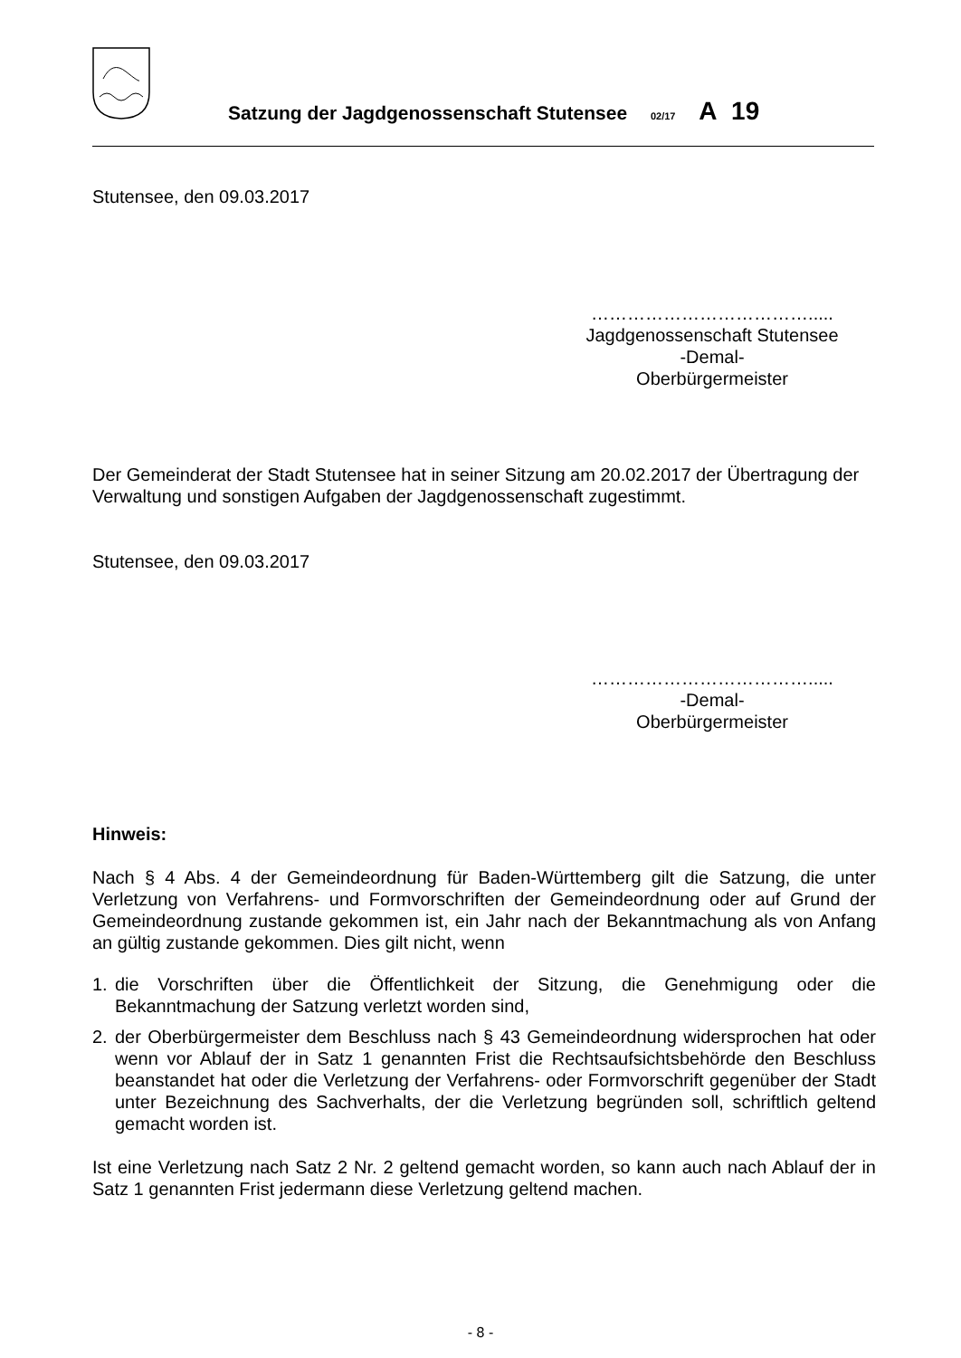Satzung der Jagdgenossenschaft Stutensee 02/17 A 19
Stutensee, den 09.03.2017
……………………………….....
Jagdgenossenschaft Stutensee
-Demal-
Oberbürgermeister
Der Gemeinderat der Stadt Stutensee hat in seiner Sitzung am 20.02.2017 der Übertragung der Verwaltung und sonstigen Aufgaben der Jagdgenossenschaft zugestimmt.
Stutensee, den 09.03.2017
……………………………….....
-Demal-
Oberbürgermeister
Hinweis:
Nach § 4 Abs. 4 der Gemeindeordnung für Baden-Württemberg gilt die Satzung, die unter Verletzung von Verfahrens- und Formvorschriften der Gemeindeordnung oder auf Grund der Gemeindeordnung zustande gekommen ist, ein Jahr nach der Bekanntmachung als von Anfang an gültig zustande gekommen. Dies gilt nicht, wenn
1. die Vorschriften über die Öffentlichkeit der Sitzung, die Genehmigung oder die Bekanntmachung der Satzung verletzt worden sind,
2. der Oberbürgermeister dem Beschluss nach § 43 Gemeindeordnung widersprochen hat oder wenn vor Ablauf der in Satz 1 genannten Frist die Rechtsaufsichtsbehörde den Beschluss beanstandet hat oder die Verletzung der Verfahrens- oder Formvorschrift gegenüber der Stadt unter Bezeichnung des Sachverhalts, der die Verletzung begründen soll, schriftlich geltend gemacht worden ist.
Ist eine Verletzung nach Satz 2 Nr. 2 geltend gemacht worden, so kann auch nach Ablauf der in Satz 1 genannten Frist jedermann diese Verletzung geltend machen.
- 8 -